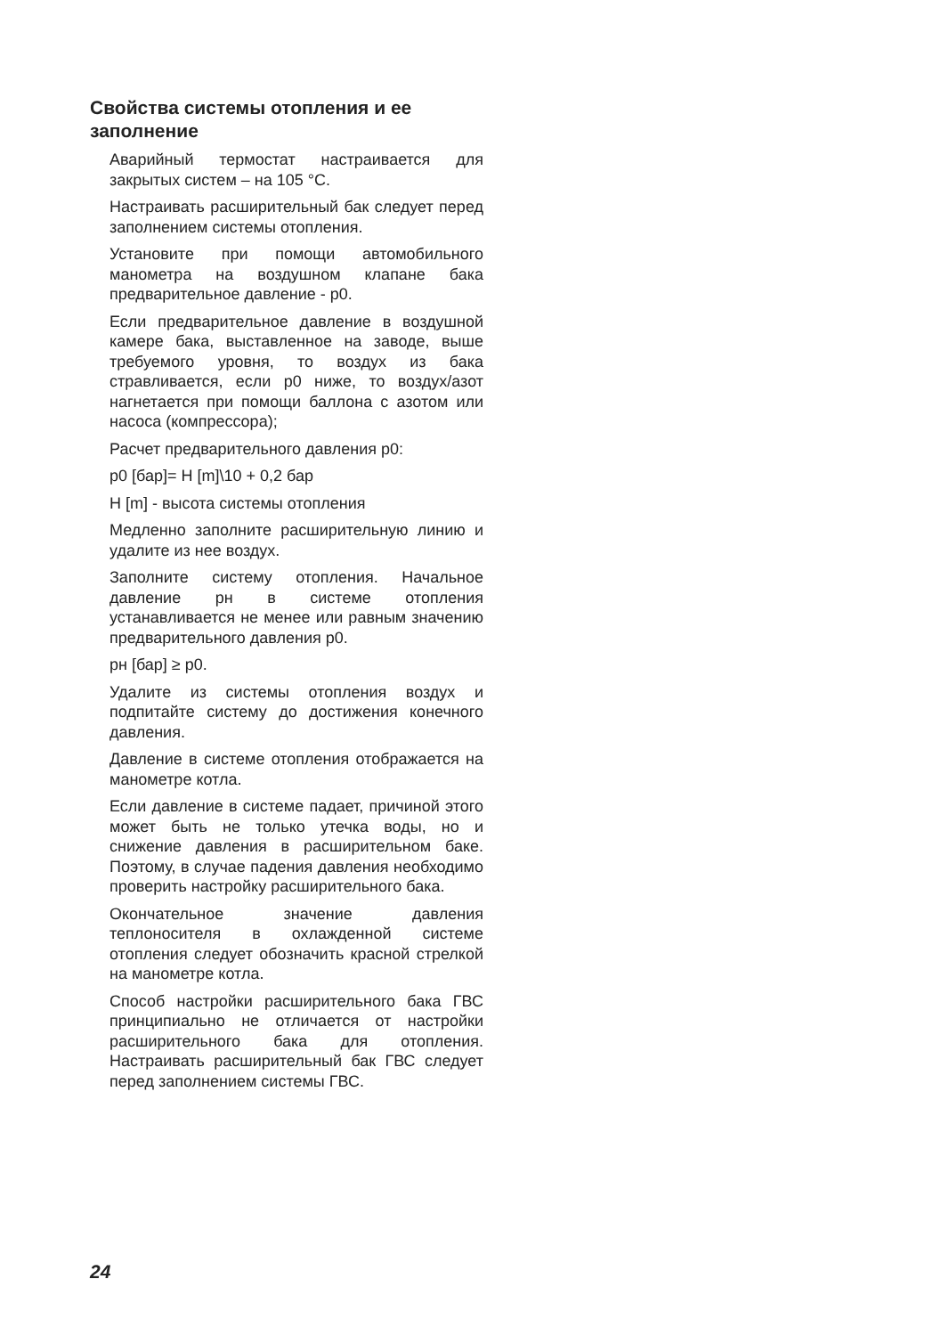Свойства системы отопления и ее заполнение
Аварийный термостат настраивается для закрытых систем – на 105 °C.
Настраивать расширительный бак следует перед заполнением системы отопления.
Установите при помощи автомобильного манометра на воздушном клапане бака предварительное давление - p0.
Если предварительное давление в воздушной камере бака, выставленное на заводе, выше требуемого уровня, то воздух из бака стравливается, если p0 ниже, то воздух/азот нагнетается при помощи баллона с азотом или насоса (компрессора);
Расчет предварительного давления p0:
p0 [бар]= H [m]\10 + 0,2 бар
H [m] - высота системы отопления
Медленно заполните расширительную линию и удалите из нее воздух.
Заполните систему отопления. Начальное давление pн в системе отопления устанавливается не менее или равным значению предварительного давления p0.
pн [бар] ≥ p0.
Удалите из системы отопления воздух и подпитайте систему до достижения конечного давления.
Давление в системе отопления отображается на манометре котла.
Если давление в системе падает, причиной этого может быть не только утечка воды, но и снижение давления в расширительном баке. Поэтому, в случае падения давления необходимо проверить настройку расширительного бака.
Окончательное значение давления теплоносителя в охлажденной системе отопления следует обозначить красной стрелкой на манометре котла.
Способ настройки расширительного бака ГВС принципиально не отличается от настройки расширительного бака для отопления. Настраивать расширительный бак ГВС следует перед заполнением системы ГВС.
24